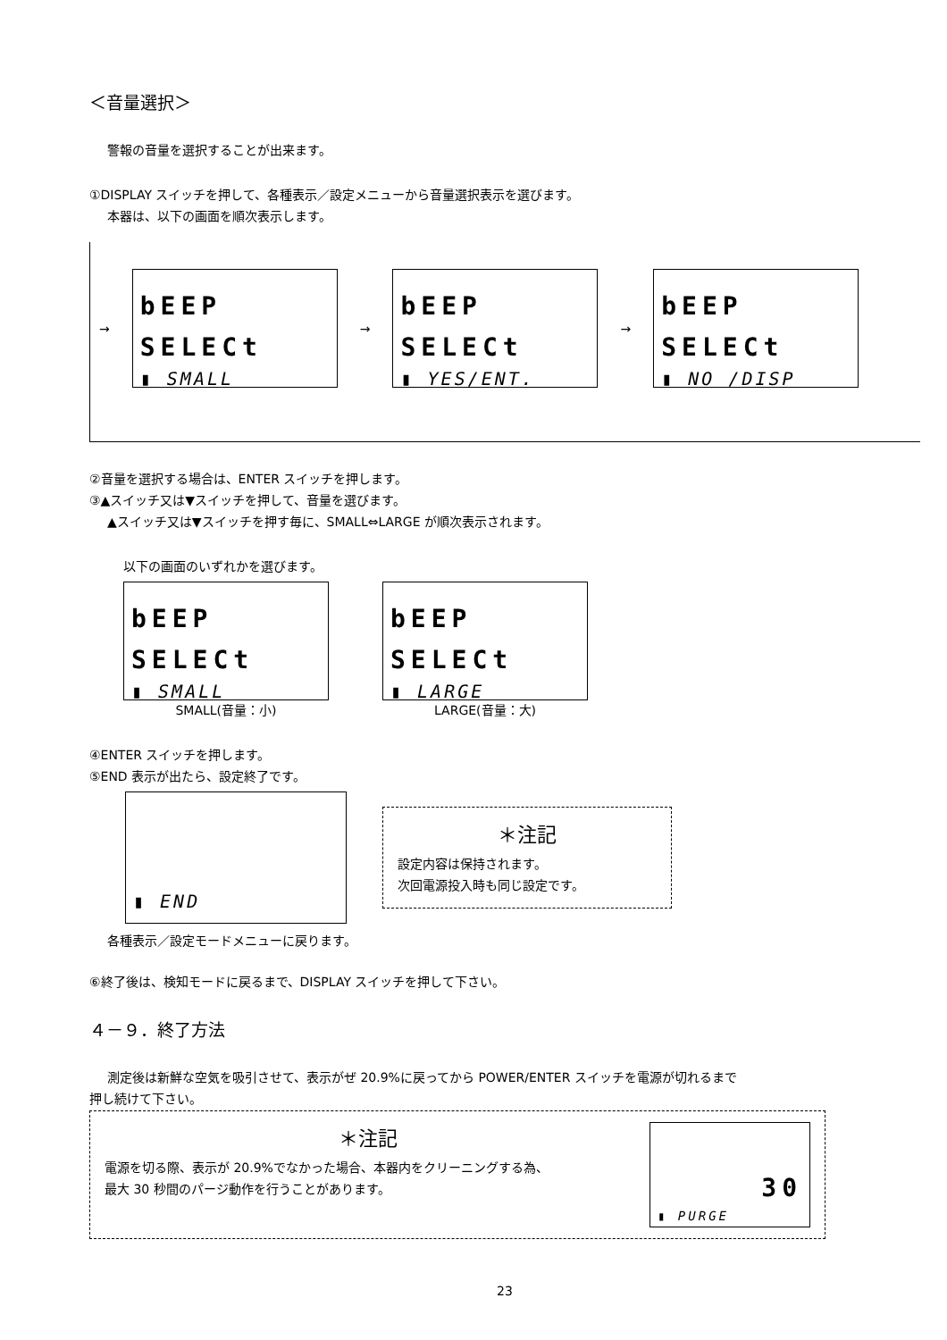＜音量選択＞
警報の音量を選択することが出来ます。
①DISPLAY スイッチを押して、各種表示／設定メニューから音量選択表示を選びます。
本器は、以下の画面を順次表示します。
→
bEEP
SELECt
▮ SMALL
→
bEEP
SELECt
▮ YES/ENT.
→
bEEP
SELECt
▮ NO /DISP
②音量を選択する場合は、ENTER スイッチを押します。
③▲スイッチ又は▼スイッチを押して、音量を選びます。
▲スイッチ又は▼スイッチを押す毎に、SMALL⇔LARGE が順次表示されます。
以下の画面のいずれかを選びます。
bEEP
SELECt
▮ SMALL
SMALL(音量：小)
bEEP
SELECt
▮ LARGE
LARGE(音量：大)
④ENTER スイッチを押します。
⑤END 表示が出たら、設定終了です。
▮ END
＊注記
設定内容は保持されます。
次回電源投入時も同じ設定です。
各種表示／設定モードメニューに戻ります。
⑥終了後は、検知モードに戻るまで、DISPLAY スイッチを押して下さい。
４－９．終了方法
測定後は新鮮な空気を吸引させて、表示がぜ 20.9%に戻ってから POWER/ENTER スイッチを電源が切れるまで
押し続けて下さい。
＊注記
電源を切る際、表示が 20.9%でなかった場合、本器内をクリーニングする為、
最大 30 秒間のパージ動作を行うことがあります。
30
▮ PURGE
23